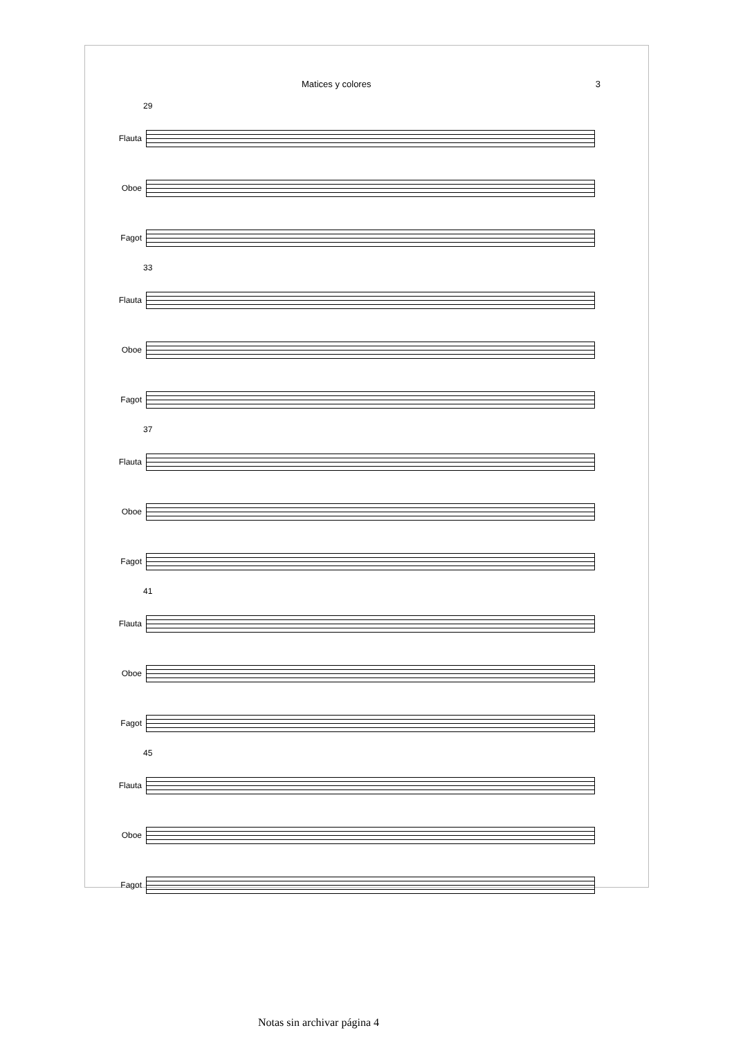Matices y colores 3
29
Flauta
Oboe
Fagot
33
Flauta
Oboe
Fagot
37
Flauta
Oboe
Fagot
41
Flauta
Oboe
Fagot
45
Flauta
Oboe
Fagot
Notas sin archivar página 4